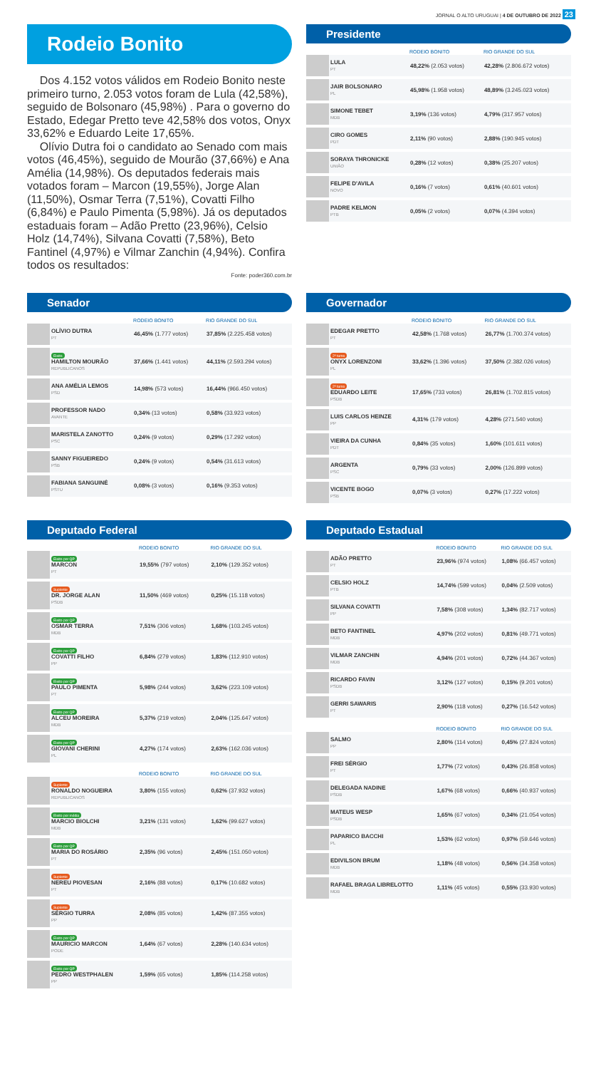JORNAL O ALTO URUGUAI | 4 DE OUTUBRO DE 2022 23
Rodeio Bonito
Dos 4.152 votos válidos em Rodeio Bonito neste primeiro turno, 2.053 votos foram de Lula (42,58%), seguido de Bolsonaro (45,98%) . Para o governo do Estado, Edegar Pretto teve 42,58% dos votos, Onyx 33,62% e Eduardo Leite 17,65%.
Olívio Dutra foi o candidato ao Senado com mais votos (46,45%), seguido de Mourão (37,66%) e Ana Amélia (14,98%). Os deputados federais mais votados foram – Marcon (19,55%), Jorge Alan (11,50%), Osmar Terra (7,51%), Covatti Filho (6,84%) e Paulo Pimenta (5,98%). Já os deputados estaduais foram – Adão Pretto (23,96%), Celsio Holz (14,74%), Silvana Covatti (7,58%), Beto Fantinel (4,97%) e Vilmar Zanchin (4,94%). Confira todos os resultados:
Fonte: poder360.com.br
Presidente
| | | RODEIO BONITO | RIO GRANDE DO SUL |
| --- | --- | --- | --- |
| | LULA PT | 48,22% (2.053 votos) | 42,28% (2.806.672 votos) |
| | JAIR BOLSONARO PL | 45,98% (1.958 votos) | 48,89% (3.245.023 votos) |
| | SIMONE TEBET MDB | 3,19% (136 votos) | 4,79% (317.957 votos) |
| | CIRO GOMES PDT | 2,11% (90 votos) | 2,88% (190.945 votos) |
| | SORAYA THRONICKE UNIÃO | 0,28% (12 votos) | 0,38% (25.207 votos) |
| | FELIPE D'AVILA NOVO | 0,16% (7 votos) | 0,61% (40.601 votos) |
| | PADRE KELMON PTB | 0,05% (2 votos) | 0,07% (4.394 votos) |
Senador
| | | RODEIO BONITO | RIO GRANDE DO SUL |
| --- | --- | --- | --- |
| | OLÍVIO DUTRA PT | 46,45% (1.777 votos) | 37,85% (2.225.458 votos) |
| | Eleito HAMILTON MOURÃO REPUBLICANOS | 37,66% (1.441 votos) | 44,11% (2.593.294 votos) |
| | ANA AMÉLIA LEMOS PSD | 14,98% (573 votos) | 16,44% (966.450 votos) |
| | PROFESSOR NADO AVANTE | 0,34% (13 votos) | 0,58% (33.923 votos) |
| | MARISTELA ZANOTTO PSC | 0,24% (9 votos) | 0,29% (17.292 votos) |
| | SANNY FIGUEIREDO PSB | 0,24% (9 votos) | 0,54% (31.613 votos) |
| | FABIANA SANGUINÉ PSTU | 0,08% (3 votos) | 0,16% (9.353 votos) |
Governador
| | | RODEIO BONITO | RIO GRANDE DO SUL |
| --- | --- | --- | --- |
| | EDEGAR PRETTO PT | 42,58% (1.768 votos) | 26,77% (1.700.374 votos) |
| | 2º turno ONYX LORENZONI PL | 33,62% (1.396 votos) | 37,50% (2.382.026 votos) |
| | 2º turno EDUARDO LEITE PSDB | 17,65% (733 votos) | 26,81% (1.702.815 votos) |
| | LUIS CARLOS HEINZE PP | 4,31% (179 votos) | 4,28% (271.540 votos) |
| | VIEIRA DA CUNHA PDT | 0,84% (35 votos) | 1,60% (101.611 votos) |
| | ARGENTA PSC | 0,79% (33 votos) | 2,00% (126.899 votos) |
| | VICENTE BOGO PSB | 0,07% (3 votos) | 0,27% (17.222 votos) |
Deputado Federal
| | | RODEIO BONITO | RIO GRANDE DO SUL |
| --- | --- | --- | --- |
| | Eleito por QP MARCON PT | 19,55% (797 votos) | 2,10% (129.352 votos) |
| | Suplente DR. JORGE ALAN PSDB | 11,50% (469 votos) | 0,25% (15.118 votos) |
| | Eleito por QP OSMAR TERRA MDB | 7,51% (306 votos) | 1,68% (103.245 votos) |
| | Eleito por QP COVATTI FILHO PP | 6,84% (279 votos) | 1,83% (112.910 votos) |
| | Eleito por QP PAULO PIMENTA PT | 5,98% (244 votos) | 3,62% (223.109 votos) |
| | Eleito por QP ALCEU MOREIRA MDB | 5,37% (219 votos) | 2,04% (125.647 votos) |
| | Eleito por QP GIOVANI CHERINI PL | 4,27% (174 votos) | 2,63% (162.036 votos) |
| | | RODEIO BONITO | RIO GRANDE DO SUL |
| | Suplente RONALDO NOGUEIRA REPUBLICANOS | 3,80% (155 votos) | 0,62% (37.932 votos) |
| | Eleito por média MARCIO BIOLCHI MDB | 3,21% (131 votos) | 1,62% (99.627 votos) |
| | Eleito por QP MARIA DO ROSÁRIO PT | 2,35% (96 votos) | 2,45% (151.050 votos) |
| | Suplente NEREU PIOVESAN PT | 2,16% (88 votos) | 0,17% (10.682 votos) |
| | Suplente SÉRGIO TURRA PP | 2,08% (85 votos) | 1,42% (87.355 votos) |
| | Eleito por QP MAURICIO MARCON PODE | 1,64% (67 votos) | 2,28% (140.634 votos) |
| | Eleito por QP PEDRO WESTPHALEN PP | 1,59% (65 votos) | 1,85% (114.258 votos) |
Deputado Estadual
| | | RODEIO BONITO | RIO GRANDE DO SUL |
| --- | --- | --- | --- |
| | ADÃO PRETTO PT | 23,96% (974 votos) | 1,08% (66.457 votos) |
| | CELSIO HOLZ PTB | 14,74% (599 votos) | 0,04% (2.509 votos) |
| | SILVANA COVATTI PP | 7,58% (308 votos) | 1,34% (82.717 votos) |
| | BETO FANTINEL MDB | 4,97% (202 votos) | 0,81% (49.771 votos) |
| | VILMAR ZANCHIN MDB | 4,94% (201 votos) | 0,72% (44.367 votos) |
| | RICARDO FAVIN PSDB | 3,12% (127 votos) | 0,15% (9.201 votos) |
| | GERRI SAWARIS PT | 2,90% (118 votos) | 0,27% (16.542 votos) |
| | | RODEIO BONITO | RIO GRANDE DO SUL |
| | SALMO PP | 2,80% (114 votos) | 0,45% (27.824 votos) |
| | FREI SÉRGIO PT | 1,77% (72 votos) | 0,43% (26.858 votos) |
| | DELEGADA NADINE PSDB | 1,67% (68 votos) | 0,66% (40.937 votos) |
| | MATEUS WESP PSDB | 1,65% (67 votos) | 0,34% (21.054 votos) |
| | PAPARICO BACCHI PL | 1,53% (62 votos) | 0,97% (59.646 votos) |
| | EDIVILSON BRUM MDB | 1,18% (48 votos) | 0,56% (34.358 votos) |
| | RAFAEL BRAGA LIBRELOTTO MDB | 1,11% (45 votos) | 0,55% (33.930 votos) |